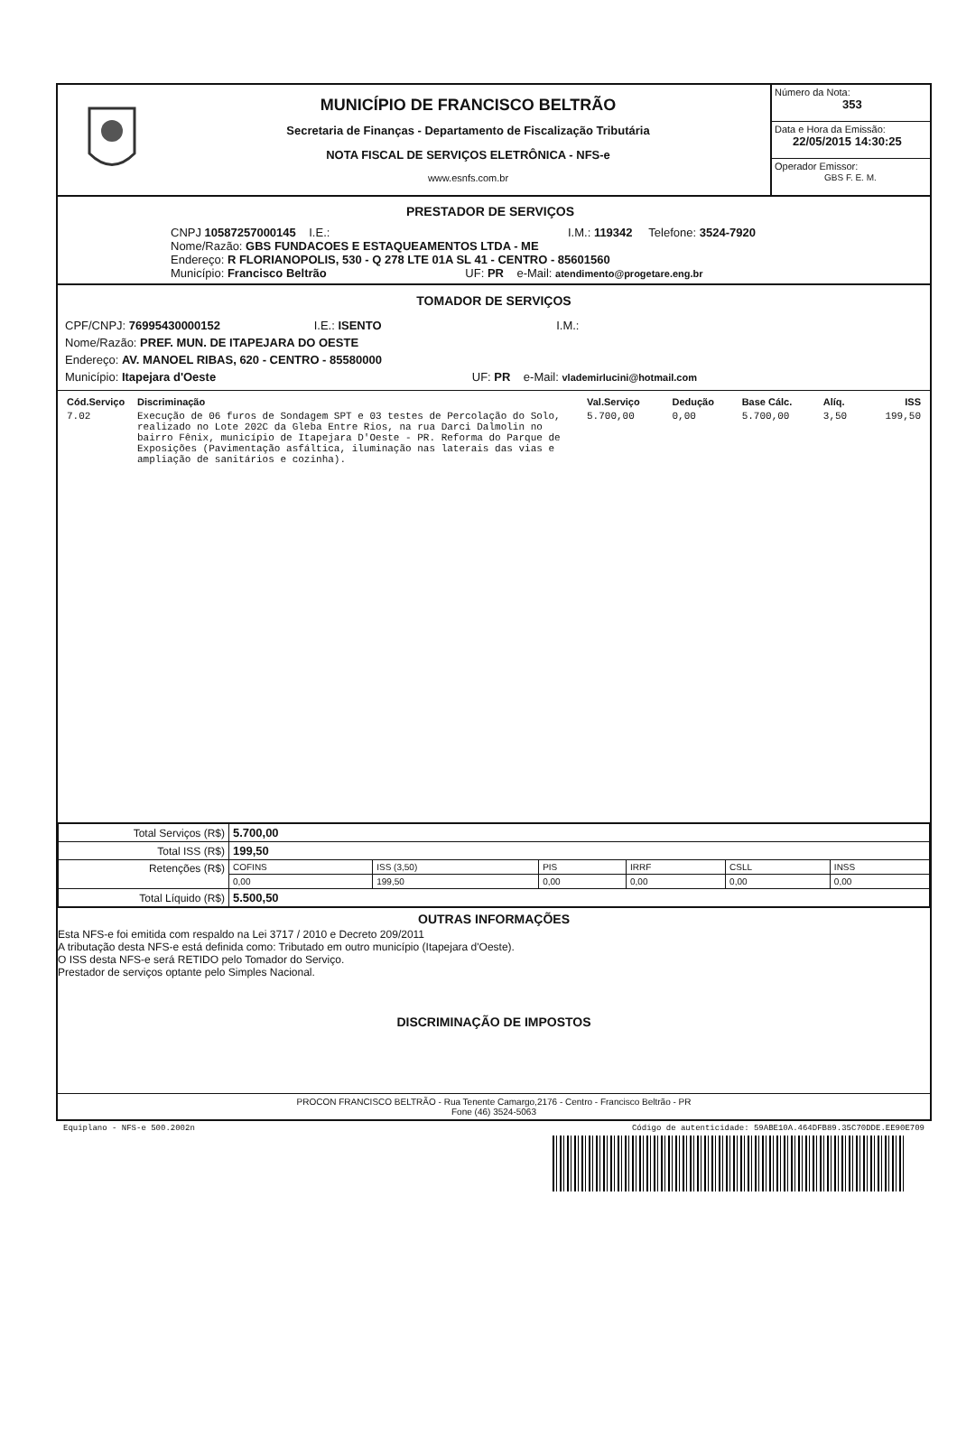MUNICÍPIO DE FRANCISCO BELTRÃO
Secretaria de Finanças - Departamento de Fiscalização Tributária
NOTA FISCAL DE SERVIÇOS ELETRÔNICA - NFS-e
www.esnfs.com.br
Número da Nota:
353
Data e Hora da Emissão:
22/05/2015 14:30:25
Operador Emissor:
GBS F. E. M.
PRESTADOR DE SERVIÇOS
CNPJ 10587257000145 I.E.: I.M.: 119342 Telefone: 3524-7920
Nome/Razão: GBS FUNDACOES E ESTAQUEAMENTOS LTDA - ME
Endereço: R FLORIANOPOLIS, 530 - Q 278 LTE 01A SL 41 - CENTRO - 85601560
Município: Francisco Beltrão UF: PR e-Mail: atendimento@progetare.eng.br
TOMADOR DE SERVIÇOS
CPF/CNPJ: 76995430000152 I.E.: ISENTO I.M.:
Nome/Razão: PREF. MUN. DE ITAPEJARA DO OESTE
Endereço: AV. MANOEL RIBAS, 620 - CENTRO - 85580000
Município: Itapejara d'Oeste UF: PR e-Mail: vlademirlucini@hotmail.com
| Cód.Serviço | Discriminação | Val.Serviço | Dedução | Base Cálc. | Alíq. | ISS |
| 7.02 | Execução de 06 furos de Sondagem SPT e 03 testes de Percolação do Solo, realizado no Lote 202C da Gleba Entre Rios, na rua Darci Dalmolin no bairro Fênix, município de Itapejara D'Oeste - PR. Reforma do Parque de Exposições (Pavimentação asfáltica, iluminação nas laterais das vias e ampliação de sanitários e cozinha). | 5.700,00 | 0,00 | 5.700,00 | 3,50 | 199,50 |
| Total Serviços (R$) | 5.700,00 | | | | | |
| Total ISS (R$) | 199,50 | | | | | |
| Retenções (R$) | COFINS | ISS (3,50) | PIS | IRRF | CSLL | INSS |
| | 0,00 | 199,50 | 0,00 | 0,00 | 0,00 | 0,00 |
| Total Líquido (R$) | 5.500,50 | | | | | |
OUTRAS INFORMAÇÕES
Esta NFS-e foi emitida com respaldo na Lei 3717 / 2010 e Decreto 209/2011
A tributação desta NFS-e está definida como: Tributado em outro município (Itapejara d'Oeste).
O ISS desta NFS-e será RETIDO pelo Tomador do Serviço.
Prestador de serviços optante pelo Simples Nacional.
DISCRIMINAÇÃO DE IMPOSTOS
PROCON FRANCISCO BELTRÃO - Rua Tenente Camargo,2176 - Centro - Francisco Beltrão - PR
Fone (46) 3524-5063
Equiplano - NFS-e 500.2002n Código de autenticidade: 59ABE10A.464DFB89.35C70DDE.EE90E709